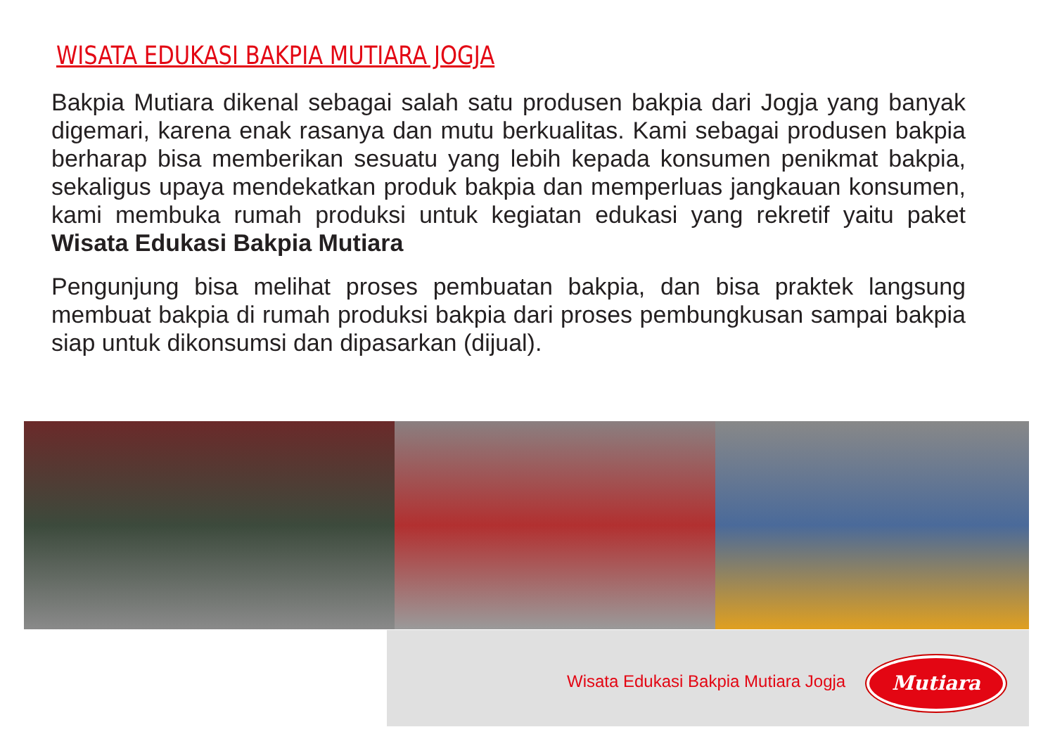WISATA EDUKASI BAKPIA MUTIARA JOGJA
Bakpia Mutiara dikenal sebagai salah satu produsen bakpia dari Jogja yang banyak digemari, karena enak rasanya dan mutu berkualitas. Kami sebagai produsen bakpia berharap bisa memberikan sesuatu yang lebih kepada konsumen penikmat bakpia, sekaligus upaya mendekatkan produk bakpia dan memperluas jangkauan konsumen, kami membuka rumah produksi untuk kegiatan edukasi yang rekretif yaitu paket Wisata Edukasi Bakpia Mutiara
Pengunjung bisa melihat proses pembuatan bakpia, dan bisa praktek langsung membuat bakpia di rumah produksi bakpia dari proses pembungkusan sampai bakpia siap untuk dikonsumsi dan dipasarkan (dijual).
Wisata Edukasi Bakpia Mutiara Jogja
Mutiara